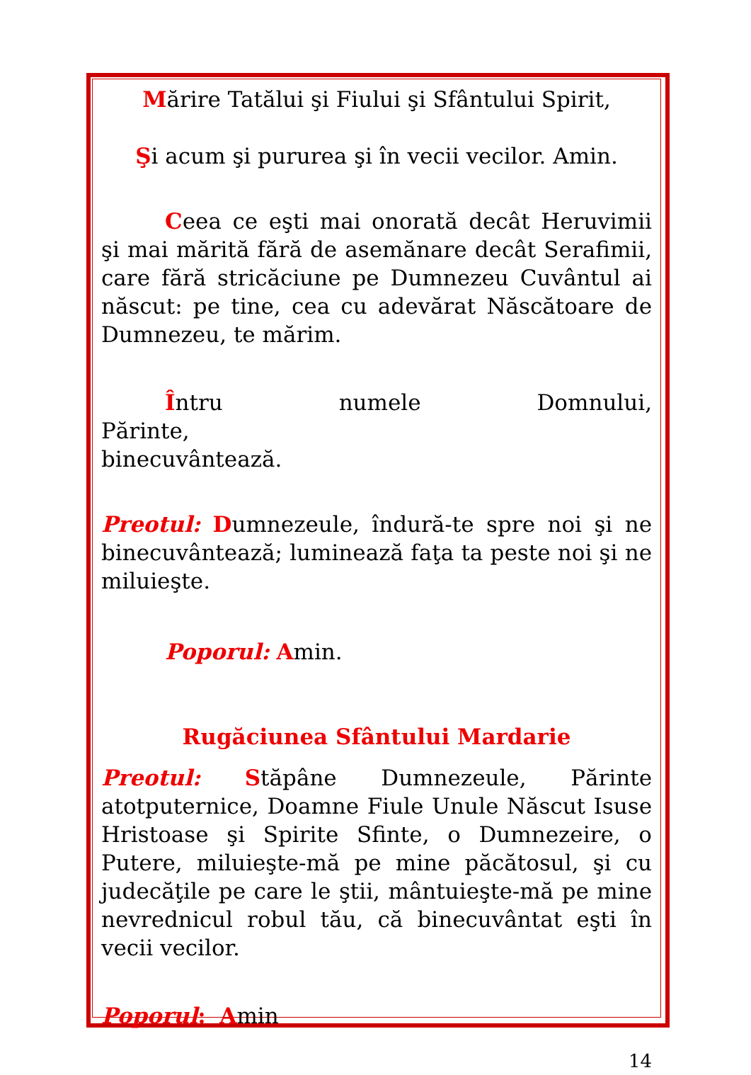Mărire Tatălui şi Fiului şi Sfântului Spirit,
Şi acum şi pururea şi în vecii vecilor. Amin.
Ceea ce eşti mai onorată decât Heruvimii şi mai mărită fără de asemănare decât Serafimii, care fără stricăciune pe Dumnezeu Cuvântul ai născut: pe tine, cea cu adevărat Născătoare de Dumnezeu, te mărim.
Întru numele Domnului, Părinte,
binecuvântează.
Preotul: Dumnezeule, îndură-te spre noi şi ne binecuvântează; luminează faţa ta peste noi şi ne miluieşte.
Poporul: Amin.
Rugăciunea Sfântului Mardarie
Preotul: Stăpâne Dumnezeule, Părinte atotputernice, Doamne Fiule Unule Născut Isuse Hristoase şi Spirite Sfinte, o Dumnezeire, o Putere, miluieşte-mă pe mine păcătosul, şi cu judecăţile pe care le ştii, mântuieşte-mă pe mine nevrednicul robul tău, că binecuvântat eşti în vecii vecilor.
Poporul: Amin
14